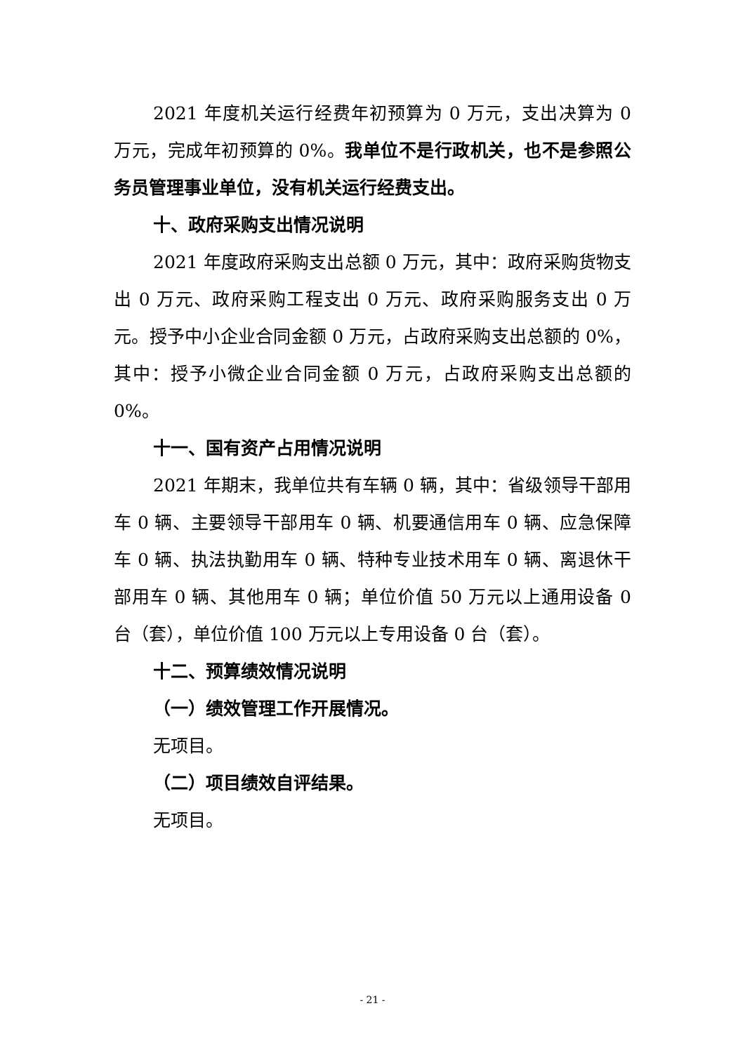2021 年度机关运行经费年初预算为 0 万元，支出决算为 0 万元，完成年初预算的 0%。我单位不是行政机关，也不是参照公务员管理事业单位，没有机关运行经费支出。
十、政府采购支出情况说明
2021 年度政府采购支出总额 0 万元，其中：政府采购货物支出 0 万元、政府采购工程支出 0 万元、政府采购服务支出 0 万元。授予中小企业合同金额 0 万元，占政府采购支出总额的 0%，其中：授予小微企业合同金额 0 万元，占政府采购支出总额的 0%。
十一、国有资产占用情况说明
2021 年期末，我单位共有车辆 0 辆，其中：省级领导干部用车 0 辆、主要领导干部用车 0 辆、机要通信用车 0 辆、应急保障车 0 辆、执法执勤用车 0 辆、特种专业技术用车 0 辆、离退休干部用车 0 辆、其他用车 0 辆；单位价值 50 万元以上通用设备 0 台（套），单位价值 100 万元以上专用设备 0 台（套）。
十二、预算绩效情况说明
（一）绩效管理工作开展情况。
无项目。
（二）项目绩效自评结果。
无项目。
- 21 -